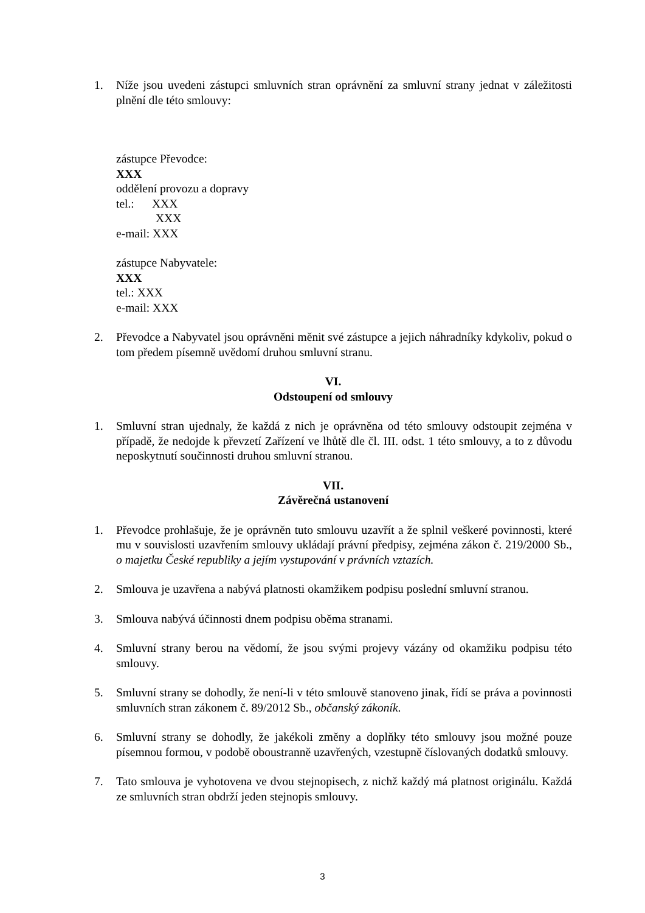1. Níže jsou uvedeni zástupci smluvních stran oprávnění za smluvní strany jednat v záležitosti plnění dle této smlouvy:
zástupce Převodce:
XXX
oddělení provozu a dopravy
tel.: XXX
XXX
e-mail: XXX
zástupce Nabyvatele:
XXX
tel.: XXX
e-mail: XXX
2. Převodce a Nabyvatel jsou oprávněni měnit své zástupce a jejich náhradníky kdykoliv, pokud o tom předem písemně uvědomí druhou smluvní stranu.
VI.
Odstoupení od smlouvy
1. Smluvní stran ujednaly, že každá z nich je oprávněna od této smlouvy odstoupit zejména v případě, že nedojde k převzetí Zařízení ve lhůtě dle čl. III. odst. 1 této smlouvy, a to z důvodu neposkytnutí součinnosti druhou smluvní stranou.
VII.
Závěrečná ustanovení
1. Převodce prohlašuje, že je oprávněn tuto smlouvu uzavřít a že splnil veškeré povinnosti, které mu v souvislosti uzavřením smlouvy ukládají právní předpisy, zejména zákon č. 219/2000 Sb., o majetku České republiky a jejím vystupování v právních vztazích.
2. Smlouva je uzavřena a nabývá platnosti okamžikem podpisu poslední smluvní stranou.
3. Smlouva nabývá účinnosti dnem podpisu oběma stranami.
4. Smluvní strany berou na vědomí, že jsou svými projevy vázány od okamžiku podpisu této smlouvy.
5. Smluvní strany se dohodly, že není-li v této smlouvě stanoveno jinak, řídí se práva a povinnosti smluvních stran zákonem č. 89/2012 Sb., občanský zákoník.
6. Smluvní strany se dohodly, že jakékoli změny a doplňky této smlouvy jsou možné pouze písemnou formou, v podobě oboustranně uzavřených, vzestupně číslovaných dodatků smlouvy.
7. Tato smlouva je vyhotovena ve dvou stejnopisech, z nichž každý má platnost originálu. Každá ze smluvních stran obdrží jeden stejnopis smlouvy.
3